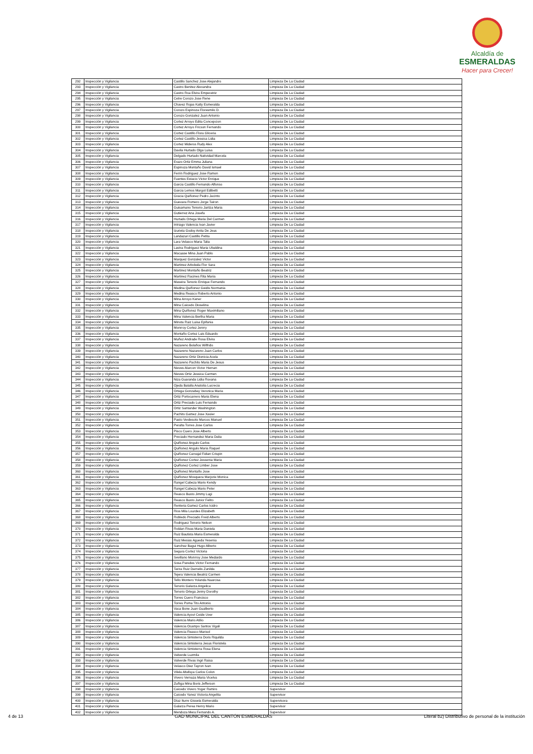Alcaldía de
ESMERALDAS
Hacer para Crecer!
| 292 | Inspección y Vigilancia | Castillo Sanchez Jose Alejandro | Limpieza De La Ciudad |
| 293 | Inspección y Vigilancia | Castro Benitez Alexandra | Limpieza De La Ciudad |
| 294 | Inspección y Vigilancia | Castro Roa Elvira Emperatriz | Limpieza De La Ciudad |
| 295 | Inspección y Vigilancia | Cetre Corozo Jose Rene | Limpieza De La Ciudad |
| 296 | Inspección y Vigilancia | Chavez Rojas Katty Esmeralda | Limpieza De La Ciudad |
| 297 | Inspección y Vigilancia | Corozo Espinoza Floresmilo D. | Limpieza De La Ciudad |
| 298 | Inspección y Vigilancia | Corozo Gonzalez Juan Antonio | Limpieza De La Ciudad |
| 299 | Inspección y Vigilancia | Cortez Arroyo Edita Concepcion | Limpieza De La Ciudad |
| 300 | Inspección y Vigilancia | Cortez Arroyo Fricson Fernando | Limpieza De La Ciudad |
| 301 | Inspección y Vigilancia | Cortez Castillo Flora Gliceria | Limpieza De La Ciudad |
| 302 | Inspección y Vigilancia | Cortez Castillo Jessica Lidia | Limpieza De La Ciudad |
| 303 | Inspección y Vigilancia | Cortez Mideros Rudy Alex | Limpieza De La Ciudad |
| 304 | Inspección y Vigilancia | Davila Hurtado Olga Luisa | Limpieza De La Ciudad |
| 305 | Inspección y Vigilancia | Delgado Hurtado Natividad Marcela | Limpieza De La Ciudad |
| 306 | Inspección y Vigilancia | Erazo Ortiz Emma Juliana | Limpieza De La Ciudad |
| 307 | Inspección y Vigilancia | Espinoza Montaño David Ismael | Limpieza De La Ciudad |
| 308 | Inspección y Vigilancia | Ferrin Rodriguez Jose Ramon | Limpieza De La Ciudad |
| 309 | Inspección y Vigilancia | Fuentes Estacio Victor Enrique | Limpieza De La Ciudad |
| 310 | Inspección y Vigilancia | Garcia Castillo Fernando Alfonso | Limpieza De La Ciudad |
| 311 | Inspección y Vigilancia | Garcia Lemos Margot Edibetti | Limpieza De La Ciudad |
| 312 | Inspección y Vigilancia | Gracia Quiñonez Pedro Jacinto | Limpieza De La Ciudad |
| 313 | Inspección y Vigilancia | Guevara Romero Jorge Tairon | Limpieza De La Ciudad |
| 314 | Inspección y Vigilancia | Guisamano Tenorio Jaritza Maria | Limpieza De La Ciudad |
| 315 | Inspección y Vigilancia | Gutierrez Ana Josefa | Limpieza De La Ciudad |
| 316 | Inspección y Vigilancia | Hurtado Ortega Maria Del Carmen | Limpieza De La Ciudad |
| 317 | Inspección y Vigilancia | Intriago Valencia Ivan Javier | Limpieza De La Ciudad |
| 318 | Inspección y Vigilancia | Izurieta Godoy Anita De Jeus | Limpieza De La Ciudad |
| 319 | Inspección y Vigilancia | Landazuri Castillo Petita | Limpieza De La Ciudad |
| 320 | Inspección y Vigilancia | Lara Velasco Maria Talia | Limpieza De La Ciudad |
| 321 | Inspección y Vigilancia | Lastra Rodriguez Maria Ubaldina | Limpieza De La Ciudad |
| 322 | Inspección y Vigilancia | Macuase Mina Juan Pablo | Limpieza De La Ciudad |
| 323 | Inspección y Vigilancia | Marquez Gonzalez Victor | Limpieza De La Ciudad |
| 324 | Inspección y Vigilancia | Martinez Arboleda Flor Sara | Limpieza De La Ciudad |
| 325 | Inspección y Vigilancia | Martinez Montaño Beatriz | Limpieza De La Ciudad |
| 326 | Inspección y Vigilancia | Martinez Racines Rita Maria | Limpieza De La Ciudad |
| 327 | Inspección y Vigilancia | Maseira Tenorio Enrique Fernando | Limpieza De La Ciudad |
| 328 | Inspección y Vigilancia | Medina Quiñonez Geidis Normania | Limpieza De La Ciudad |
| 329 | Inspección y Vigilancia | Medina Reasco Roberto Antonio | Limpieza De La Ciudad |
| 330 | Inspección y Vigilancia | Mina Arroyo Kener | Limpieza De La Ciudad |
| 331 | Inspección y Vigilancia | Mina Caicedo Dioselina | Limpieza De La Ciudad |
| 332 | Inspección y Vigilancia | Mina Quiñonez Roger Maximiliano | Limpieza De La Ciudad |
| 333 | Inspección y Vigilancia | Mina Valencia Bertha Maria | Limpieza De La Ciudad |
| 334 | Inspección y Vigilancia | Minota Ruiz Luisa Epifania | Limpieza De La Ciudad |
| 335 | Inspección y Vigilancia | Monrroy Cortez Jenrry | Limpieza De La Ciudad |
| 336 | Inspección y Vigilancia | Montaño Cortez Luis Eduardo | Limpieza De La Ciudad |
| 337 | Inspección y Vigilancia | Muñoz Andrade Rosa Elvira | Limpieza De La Ciudad |
| 338 | Inspección y Vigilancia | Nazareno Bolaños Wilfrido | Limpieza De La Ciudad |
| 339 | Inspección y Vigilancia | Nazareno Nazareno Juan Carlos | Limpieza De La Ciudad |
| 340 | Inspección y Vigilancia | Nazareno Ortiz Dionicia Acela | Limpieza De La Ciudad |
| 341 | Inspección y Vigilancia | Nazareno Pachito Maria De Jesus | Limpieza De La Ciudad |
| 342 | Inspección y Vigilancia | Nieves Alarcon Victor Hernan | Limpieza De La Ciudad |
| 343 | Inspección y Vigilancia | Nieves Ortiz Jessica Carmen | Limpieza De La Ciudad |
| 344 | Inspección y Vigilancia | Niza Guaranda Lidia Roxana | Limpieza De La Ciudad |
| 345 | Inspección y Vigilancia | Ojeda Batalla Anatolia Lucrecia | Limpieza De La Ciudad |
| 346 | Inspección y Vigilancia | Ortega Gonzabay Veronica Maria | Limpieza De La Ciudad |
| 347 | Inspección y Vigilancia | Ortiz Portocarrero Maria Elena | Limpieza De La Ciudad |
| 348 | Inspección y Vigilancia | Ortiz Preciado Luis Fernando | Limpieza De La Ciudad |
| 349 | Inspección y Vigilancia | Ortiz Santander Washington | Limpieza De La Ciudad |
| 350 | Inspección y Vigilancia | Pachito Gamez Jose Xavier | Limpieza De La Ciudad |
| 351 | Inspección y Vigilancia | Pasto Verdesoto Marcos Manuel | Limpieza De La Ciudad |
| 352 | Inspección y Vigilancia | Peralta Torres Jose Carlos | Limpieza De La Ciudad |
| 353 | Inspección y Vigilancia | Pisco Cuero Jose Alberto | Limpieza De La Ciudad |
| 354 | Inspección y Vigilancia | Preciado Hernandez Maria Dalia | Limpieza De La Ciudad |
| 355 | Inspección y Vigilancia | Quiñonez Angulo Carlos | Limpieza De La Ciudad |
| 356 | Inspección y Vigilancia | Quiñonez Angulo Maria Raquel | Limpieza De La Ciudad |
| 357 | Inspección y Vigilancia | Quiñonez Carvajal Fidian Crispin | Limpieza De La Ciudad |
| 358 | Inspección y Vigilancia | Quiñonez Cortez Jessenia Maria | Limpieza De La Ciudad |
| 359 | Inspección y Vigilancia | Quiñonez Cortez Limber Jose | Limpieza De La Ciudad |
| 360 | Inspección y Vigilancia | Quiñonez Montaño Jose | Limpieza De La Ciudad |
| 361 | Inspección y Vigilancia | Quiñonez Mosquera Marjorie Monica | Limpieza De La Ciudad |
| 362 | Inspección y Vigilancia | Rangel Cabeza Mario Kendy | Limpieza De La Ciudad |
| 363 | Inspección y Vigilancia | Rangel Cabeza Mario Peter | Limpieza De La Ciudad |
| 364 | Inspección y Vigilancia | Reasco Busto Jimmy Lugi | Limpieza De La Ciudad |
| 365 | Inspección y Vigilancia | Reasco Busto Junior Felito | Limpieza De La Ciudad |
| 366 | Inspección y Vigilancia | Renteria Gamez Carlos Icidro | Limpieza De La Ciudad |
| 367 | Inspección y Vigilancia | Rios Mila Lourdes Elizabeth | Limpieza De La Ciudad |
| 368 | Inspección y Vigilancia | Robledo Preciado Freid Alberto | Limpieza De La Ciudad |
| 369 | Inspección y Vigilancia | Rodriguez Tenorio Nelson | Limpieza De La Ciudad |
| 370 | Inspección y Vigilancia | Roldan Rivas Maria Daniela | Limpieza De La Ciudad |
| 371 | Inspección y Vigilancia | Ruiz Bautista Maria Esmeralda | Limpieza De La Ciudad |
| 372 | Inspección y Vigilancia | Ruiz Mesias Agueda Yesenia | Limpieza De La Ciudad |
| 373 | Inspección y Vigilancia | Sanchez Bagui Hugo Alberto | Limpieza De La Ciudad |
| 374 | Inspección y Vigilancia | Segura Cortez Victoria | Limpieza De La Ciudad |
| 375 | Inspección y Vigilancia | Sevillano Monrroy Jose Medardo | Limpieza De La Ciudad |
| 376 | Inspección y Vigilancia | Sosa Paredes Victor Fernando | Limpieza De La Ciudad |
| 377 | Inspección y Vigilancia | Tarira Ruiz Darnelis Zunilda | Limpieza De La Ciudad |
| 378 | Inspección y Vigilancia | Tejera Valencia Beatriz Carmen | Limpieza De La Ciudad |
| 379 | Inspección y Vigilancia | Tello Montero Yolanda Naarcisa | Limpieza De La Ciudad |
| 380 | Inspección y Vigilancia | Tenorio Galarza Angelica | Limpieza De La Ciudad |
| 381 | Inspección y Vigilancia | Tenorio Ortega Jenny Dorothy | Limpieza De La Ciudad |
| 382 | Inspección y Vigilancia | Torres Cuero Francisco | Limpieza De La Ciudad |
| 383 | Inspección y Vigilancia | Torres Poma Tito Antonio | Limpieza De La Ciudad |
| 384 | Inspección y Vigilancia | Vaca Bone Juan Gualberto | Limpieza De La Ciudad |
| 385 | Inspección y Vigilancia | Valencia Ayovi Ceide Uver | Limpieza De La Ciudad |
| 386 | Inspección y Vigilancia | Valencia Mario Atilio | Limpieza De La Ciudad |
| 387 | Inspección y Vigilancia | Valencia Ocampo Santos Vigali | Limpieza De La Ciudad |
| 388 | Inspección y Vigilancia | Valencia Reasco Marisol | Limpieza De La Ciudad |
| 389 | Inspección y Vigilancia | Valencia Simisterra Doris Riquilda | Limpieza De La Ciudad |
| 390 | Inspección y Vigilancia | Valencia Simisterra Jesus Floristela | Limpieza De La Ciudad |
| 391 | Inspección y Vigilancia | Valencia Simisterra Rosa Elena | Limpieza De La Ciudad |
| 392 | Inspección y Vigilancia | Valverde Luzmila | Limpieza De La Ciudad |
| 393 | Inspección y Vigilancia | Valverde Rivas Ingri Raisa | Limpieza De La Ciudad |
| 394 | Inspección y Vigilancia | Velasco Diez Tayron Ivan | Limpieza De La Ciudad |
| 395 | Inspección y Vigilancia | Vilela Altafuya Carlos Colon | Limpieza De La Ciudad |
| 396 | Inspección y Vigilancia | Vivero Vernaza Maria Vicelva | Limpieza De La Ciudad |
| 397 | Inspección y Vigilancia | Zuñiga Mina Boris Jefferson | Limpieza De La Ciudad |
| 398 | Inspección y Vigilancia | Caicedo Vivero Yoger Ramiro | Supervisor |
| 399 | Inspección y Vigilancia | Caicedo Yanez Victoria Angelita | Supervisor |
| 400 | Inspección y Vigilancia | Díaz Iturre Gissela Esmeralda | Supervisora |
| 401 | Inspección y Vigilancia | Galarza Perea Henry Mario | Supervisor |
| 402 | Inspección y Vigilancia | Mendoza Mera Fernando A. | Supervisor |
4 de 13 GAD MUNICIPAL DEL CANTÓN ESMERALDAS Literal b2) Distributivo de personal de la institución